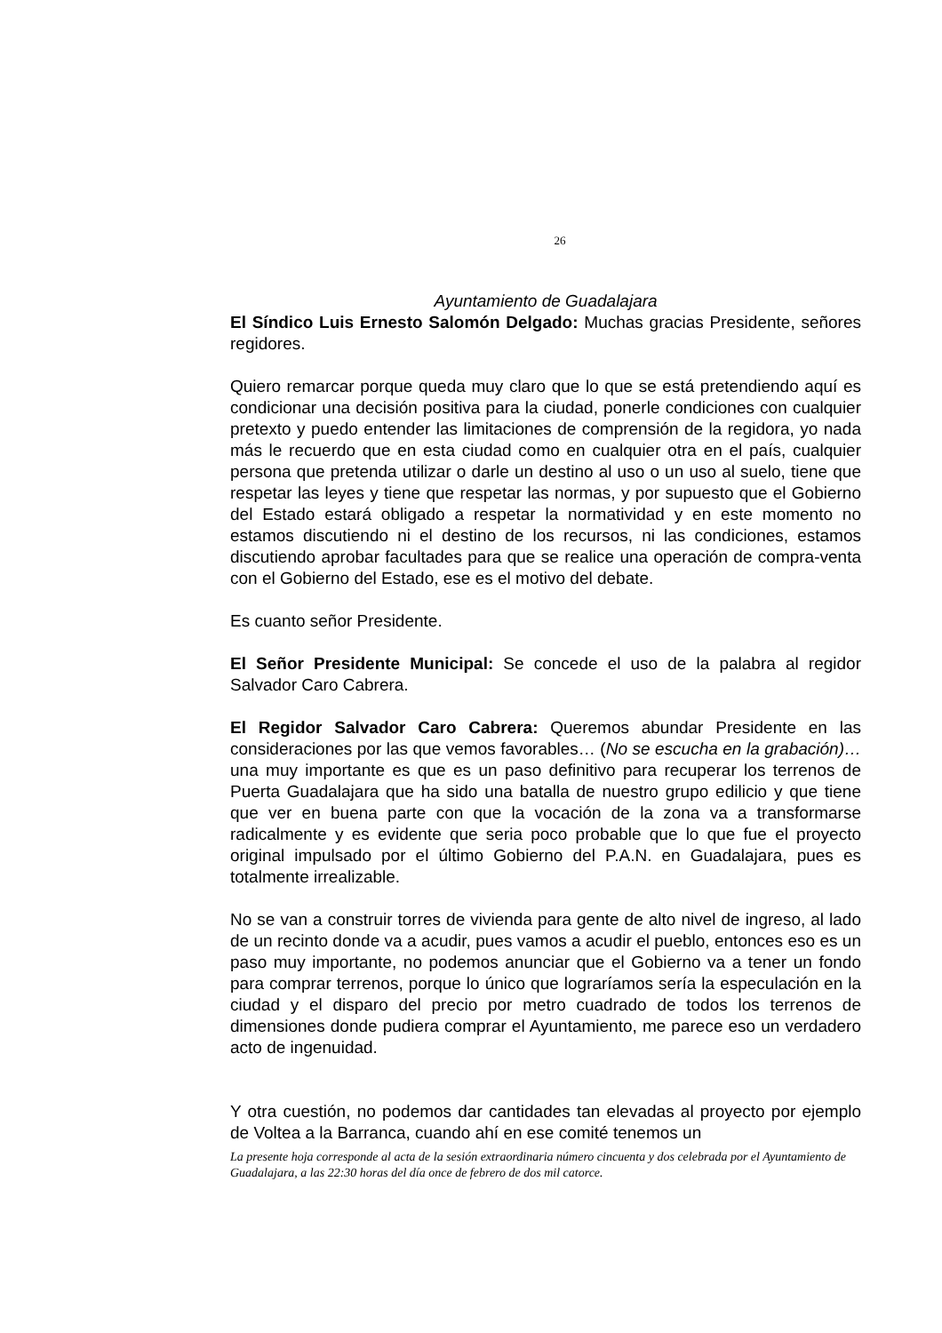26
Ayuntamiento de Guadalajara
El Síndico Luis Ernesto Salomón Delgado: Muchas gracias Presidente, señores regidores.
Quiero remarcar porque queda muy claro que lo que se está pretendiendo aquí es condicionar una decisión positiva para la ciudad, ponerle condiciones con cualquier pretexto y puedo entender las limitaciones de comprensión de la regidora, yo nada más le recuerdo que en esta ciudad como en cualquier otra en el país, cualquier persona que pretenda utilizar o darle un destino al uso o un uso al suelo, tiene que respetar las leyes y tiene que respetar las normas, y por supuesto que el Gobierno del Estado estará obligado a respetar la normatividad y en este momento no estamos discutiendo ni el destino de los recursos, ni las condiciones, estamos discutiendo aprobar facultades para que se realice una operación de compra-venta con el Gobierno del Estado, ese es el motivo del debate.
Es cuanto señor Presidente.
El Señor Presidente Municipal: Se concede el uso de la palabra al regidor Salvador Caro Cabrera.
El Regidor Salvador Caro Cabrera: Queremos abundar Presidente en las consideraciones por las que vemos favorables… (No se escucha en la grabación)… una muy importante es que es un paso definitivo para recuperar los terrenos de Puerta Guadalajara que ha sido una batalla de nuestro grupo edilicio y que tiene que ver en buena parte con que la vocación de la zona va a transformarse radicalmente y es evidente que seria poco probable que lo que fue el proyecto original impulsado por el último Gobierno del P.A.N. en Guadalajara, pues es totalmente irrealizable.
No se van a construir torres de vivienda para gente de alto nivel de ingreso, al lado de un recinto donde va a acudir, pues vamos a acudir el pueblo, entonces eso es un paso muy importante, no podemos anunciar que el Gobierno va a tener un fondo para comprar terrenos, porque lo único que lograríamos sería la especulación en la ciudad y el disparo del precio por metro cuadrado de todos los terrenos de dimensiones donde pudiera comprar el Ayuntamiento, me parece eso un verdadero acto de ingenuidad.
Y otra cuestión, no podemos dar cantidades tan elevadas al proyecto por ejemplo de Voltea a la Barranca, cuando ahí en ese comité tenemos un
La presente hoja corresponde al acta de la sesión extraordinaria número cincuenta y dos celebrada por el Ayuntamiento de Guadalajara, a las 22:30 horas del día once de febrero de dos mil catorce.